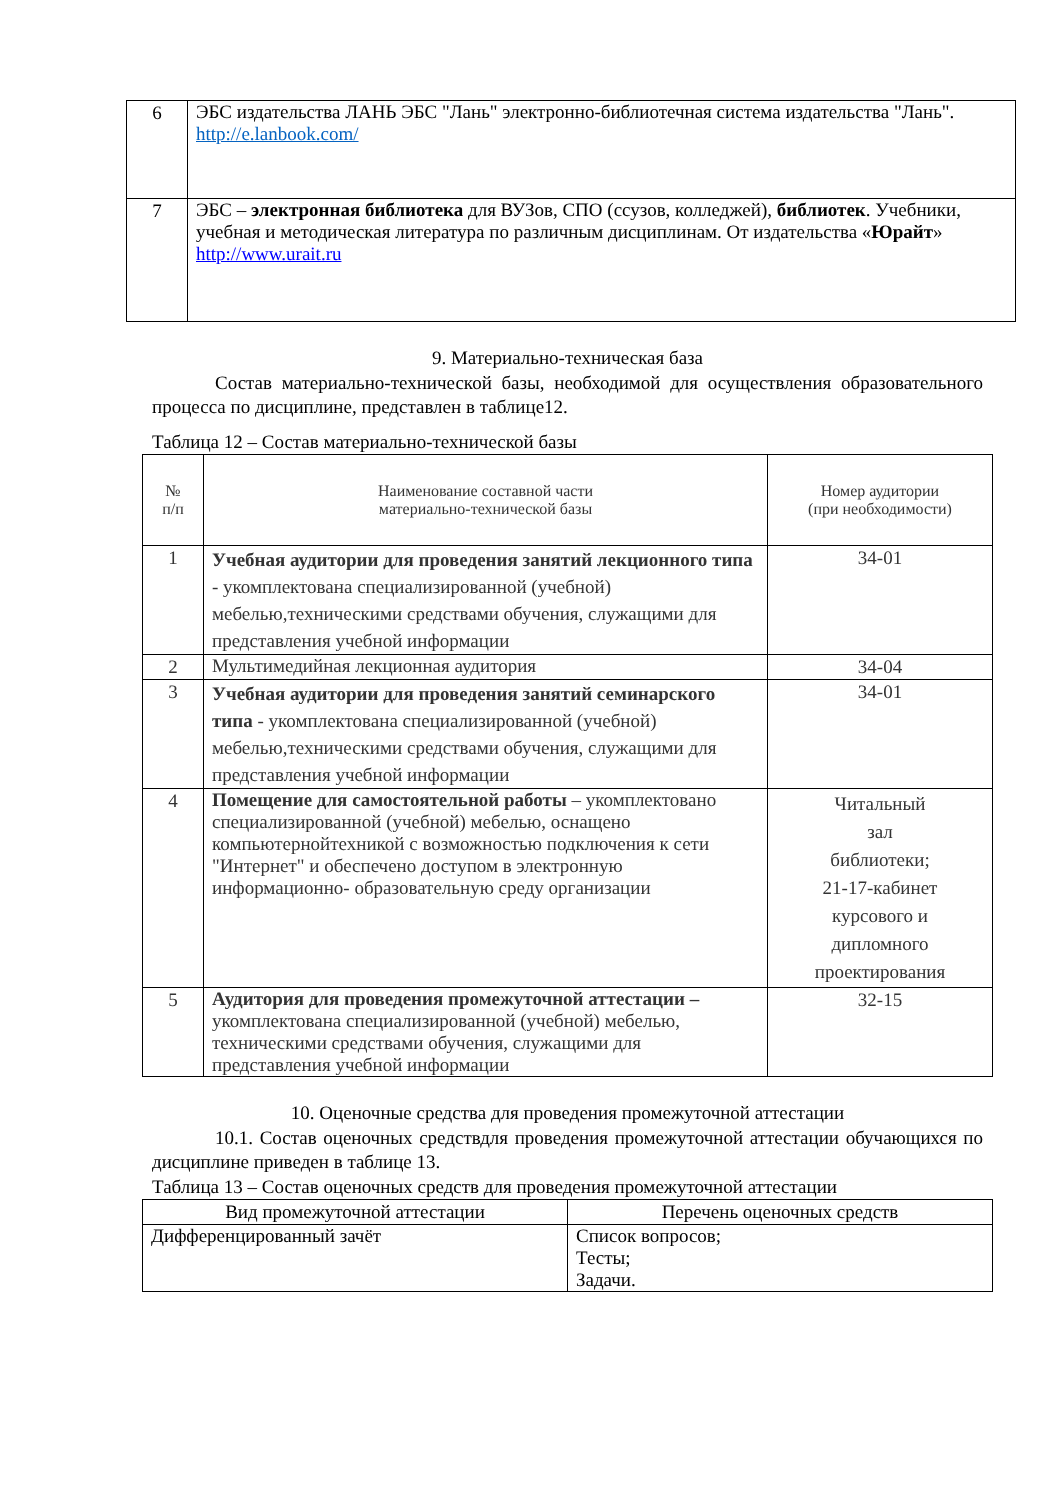| 6 | ЭБС издательства ЛАНЬ ЭБС "Лань" электронно-библиотечная система издательства "Лань". http://e.lanbook.com/ |
| 7 | ЭБС – электронная библиотека для ВУЗов, СПО (ссузов, колледжей), библиотек . Учебники, учебная и методическая литература по различным дисциплинам. От издательства « Юрайт » http://www.urait.ru |
9. Материально-техническая база
Состав материально-технической базы, необходимой для осуществления образовательного процесса по дисциплине, представлен в таблице12.
Таблица 12 – Состав материально-технической базы
| № п/п | Наименование составной части материально-технической базы | Номер аудитории (при необходимости) |
| 1 | Учебная аудитории для проведения занятий лекционного типа - укомплектована специализированной (учебной) мебелью,техническими средствами обучения, служащими для представления учебной информации | 34-01 |
| 2 | Мультимедийная лекционная аудитория | 34-04 |
| 3 | Учебная аудитории для проведения занятий семинарского типа - укомплектована специализированной (учебной) мебелью,техническими средствами обучения, служащими для представления учебной информации | 34-01 |
| 4 | Помещение для самостоятельной работы – укомплектовано специализированной (учебной) мебелью, оснащено компьютернойтехникой с возможностью подключения к сети "Интернет" и обеспечено доступом в электронную информационно- образовательную среду организации | Читальный зал библиотеки; 21-17-кабинет курсового и дипломного проектирования |
| 5 | Аудитория для проведения промежуточной аттестации – укомплектована специализированной (учебной) мебелью, техническими средствами обучения, служащими для представления учебной информации | 32-15 |
10. Оценочные средства для проведения промежуточной аттестации
10.1. Состав оценочных средствдля проведения промежуточной аттестации обучающихся по дисциплине приведен в таблице 13.
Таблица 13 – Состав оценочных средств для проведения промежуточной аттестации
| Вид промежуточной аттестации | Перечень оценочных средств |
| Дифференцированный зачёт | Список вопросов; Тесты; Задачи. |